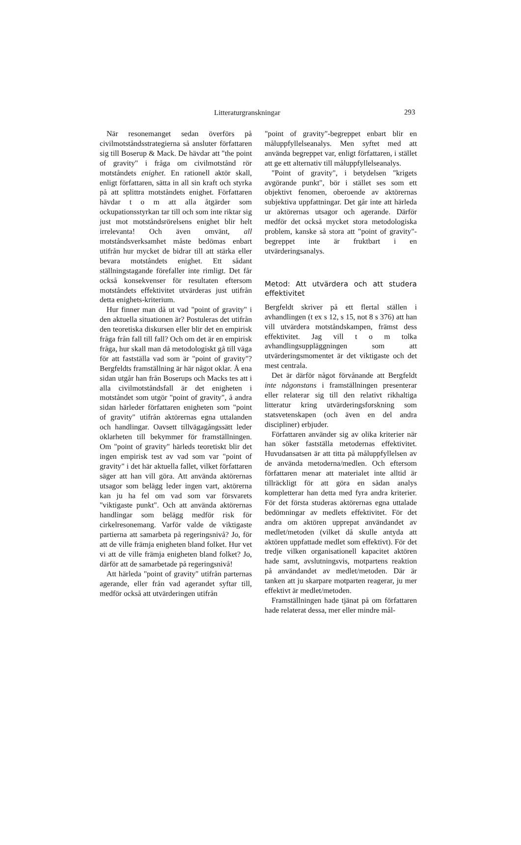Litteraturgranskningar 293
När resonemanget sedan överförs på civilmotståndsstrategierna så ansluter författaren sig till Boserup & Mack. De hävdar att "the point of gravity" i fråga om civilmotstånd rör motståndets enighet. En rationell aktör skall, enligt författaren, sätta in all sin kraft och styrka på att splittra motståndets enighet. Författaren hävdar t o m att alla åtgärder som ockupationsstyrkan tar till och som inte riktar sig just mot motståndsrörelsens enighet blir helt irrelevanta! Och även omvänt, all motståndsverksamhet måste bedömas enbart utifrån hur mycket de bidrar till att stärka eller bevara motståndets enighet. Ett sådant ställningstagande förefaller inte rimligt. Det får också konsekvenser för resultaten eftersom motståndets effektivitet utvärderas just utifrån detta enighets-kriterium.
Hur finner man då ut vad "point of gravity" i den aktuella situationen är? Postuleras det utifrån den teoretiska diskursen eller blir det en empirisk fråga från fall till fall? Och om det är en empirisk fråga, hur skall man då metodologiskt gå till väga för att fastställa vad som är "point of gravity"? Bergfeldts framställning är här något oklar. Å ena sidan utgår han från Boserups och Macks tes att i alla civilmotståndsfall är det enigheten i motståndet som utgör "point of gravity", å andra sidan härleder författaren enigheten som "point of gravity" utifrån aktörernas egna uttalanden och handlingar. Oavsett tillvägagångssätt leder oklarheten till bekymmer för framställningen. Om "point of gravity" härleds teoretiskt blir det ingen empirisk test av vad som var "point of gravity" i det här aktuella fallet, vilket författaren säger att han vill göra. Att använda aktörernas utsagor som belägg leder ingen vart, aktörerna kan ju ha fel om vad som var försvarets "viktigaste punkt". Och att använda aktörernas handlingar som belägg medför risk för cirkelresonemang. Varför valde de viktigaste partierna att samarbeta på regeringsnivå? Jo, för att de ville främja enigheten bland folket. Hur vet vi att de ville främja enigheten bland folket? Jo, därför att de samarbetade på regeringsnivå!
Att härleda "point of gravity" utifrån parternas agerande, eller från vad agerandet syftar till, medför också att utvärderingen utifrån
"point of gravity"-begreppet enbart blir en måluppfyllelseanalys. Men syftet med att använda begreppet var, enligt författaren, i stället att ge ett alternativ till måluppfyllelseanalys.
"Point of gravity", i betydelsen "krigets avgörande punkt", bör i stället ses som ett objektivt fenomen, oberoende av aktörernas subjektiva uppfattningar. Det går inte att härleda ur aktörernas utsagor och agerande. Därför medför det också mycket stora metodologiska problem, kanske så stora att "point of gravity"-begreppet inte är fruktbart i en utvärderingsanalys.
Metod: Att utvärdera och att studera effektivitet
Bergfeldt skriver på ett flertal ställen i avhandlingen (t ex s 12, s 15, not 8 s 376) att han vill utvärdera motståndskampen, främst dess effektivitet. Jag vill t o m tolka avhandlingsuppläggningen som att utvärderingsmomentet är det viktigaste och det mest centrala.
Det är därför något förvånande att Bergfeldt inte någonstans i framställningen presenterar eller relaterar sig till den relativt rikhaltiga litteratur kring utvärderingsforskning som statsvetenskapen (och även en del andra discipliner) erbjuder.
Författaren använder sig av olika kriterier när han söker fastställa metodernas effektivitet. Huvudansatsen är att titta på måluppfyllelsen av de använda metoderna/medlen. Och eftersom författaren menar att materialet inte alltid är tillräckligt för att göra en sådan analys kompletterar han detta med fyra andra kriterier. För det första studeras aktörernas egna uttalade bedömningar av medlets effektivitet. För det andra om aktören upprepat användandet av medlet/metoden (vilket då skulle antyda att aktören uppfattade medlet som effektivt). För det tredje vilken organisationell kapacitet aktören hade samt, avslutningsvis, motpartens reaktion på användandet av medlet/metoden. Där är tanken att ju skarpare motparten reagerar, ju mer effektivt är medlet/metoden.
Framställningen hade tjänat på om författaren hade relaterat dessa, mer eller mindre mål-